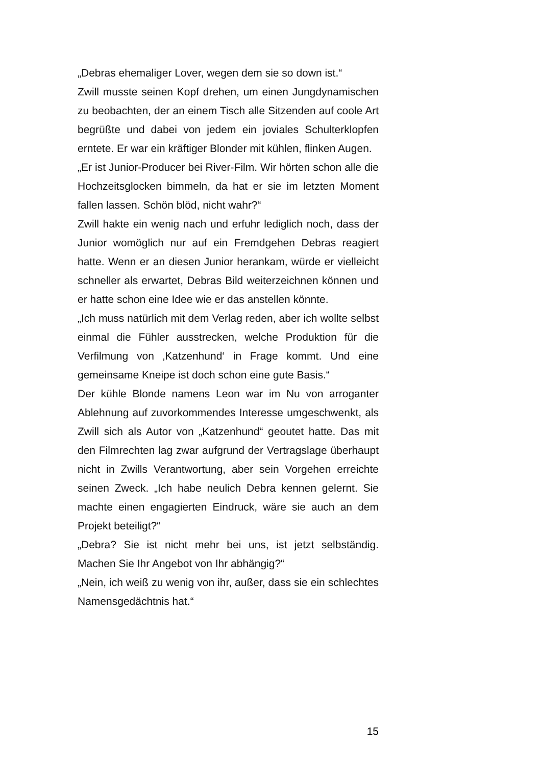„Debras ehemaliger Lover, wegen dem sie so down ist.“
Zwill musste seinen Kopf drehen, um einen Jungdynamischen zu beobachten, der an einem Tisch alle Sitzenden auf coole Art begrüßte und dabei von jedem ein joviales Schulterklopfen erntete. Er war ein kräftiger Blonder mit kühlen, flinken Augen.
„Er ist Junior-Producer bei River-Film. Wir hörten schon alle die Hochzeitsglocken bimmeln, da hat er sie im letzten Moment fallen lassen. Schön blöd, nicht wahr?“
Zwill hakte ein wenig nach und erfuhr lediglich noch, dass der Junior womöglich nur auf ein Fremdgehen Debras reagiert hatte. Wenn er an diesen Junior herankam, würde er vielleicht schneller als erwartet, Debras Bild weiterzeichnen können und er hatte schon eine Idee wie er das anstellen könnte.
„Ich muss natürlich mit dem Verlag reden, aber ich wollte selbst einmal die Fühler ausstrecken, welche Produktion für die Verfilmung von ‚Katzenhund‘ in Frage kommt. Und eine gemeinsame Kneipe ist doch schon eine gute Basis.“
Der kühle Blonde namens Leon war im Nu von arroganter Ablehnung auf zuvorkommendes Interesse umgeschwenkt, als Zwill sich als Autor von „Katzenhund“ geoutet hatte. Das mit den Filmrechten lag zwar aufgrund der Vertragslage überhaupt nicht in Zwills Verantwortung, aber sein Vorgehen erreichte seinen Zweck. „Ich habe neulich Debra kennen gelernt. Sie machte einen engagierten Eindruck, wäre sie auch an dem Projekt beteiligt?“
„Debra? Sie ist nicht mehr bei uns, ist jetzt selbständig. Machen Sie Ihr Angebot von Ihr abhängig?“
„Nein, ich weiß zu wenig von ihr, außer, dass sie ein schlechtes Namensgedächtnis hat.“
15